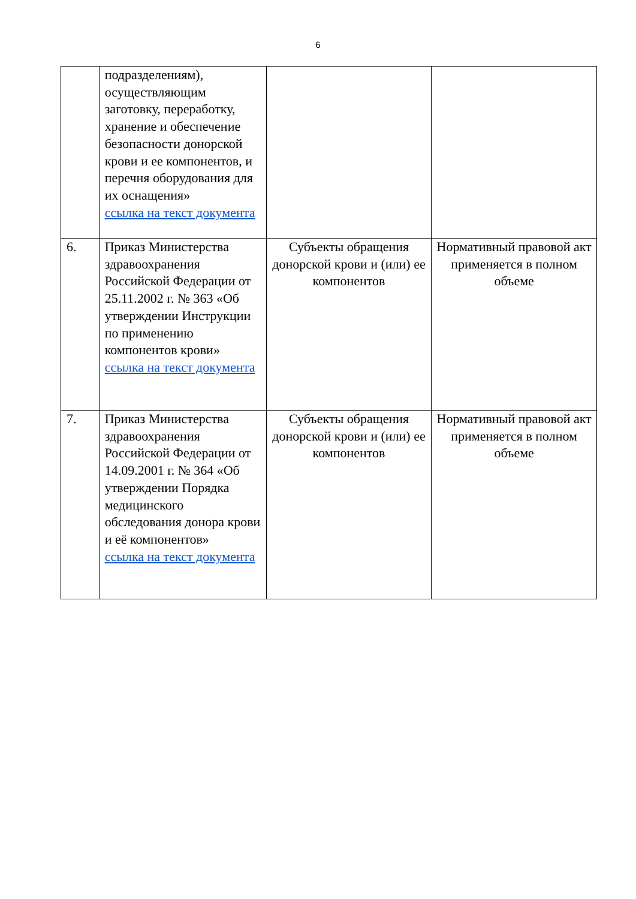6
| | подразделениям), осуществляющим заготовку, переработку, хранение и обеспечение безопасности донорской крови и ее компонентов, и перечня оборудования для их оснащения» ссылка на текст документа | | |
| 6. | Приказ Министерства здравоохранения Российской Федерации от 25.11.2002 г. № 363 «Об утверждении Инструкции по применению компонентов крови» ссылка на текст документа | Субъекты обращения донорской крови и (или) ее компонентов | Нормативный правовой акт применяется в полном объеме |
| 7. | Приказ Министерства здравоохранения Российской Федерации от 14.09.2001 г. № 364 «Об утверждении Порядка медицинского обследования донора крови и её компонентов» ссылка на текст документа | Субъекты обращения донорской крови и (или) ее компонентов | Нормативный правовой акт применяется в полном объеме |